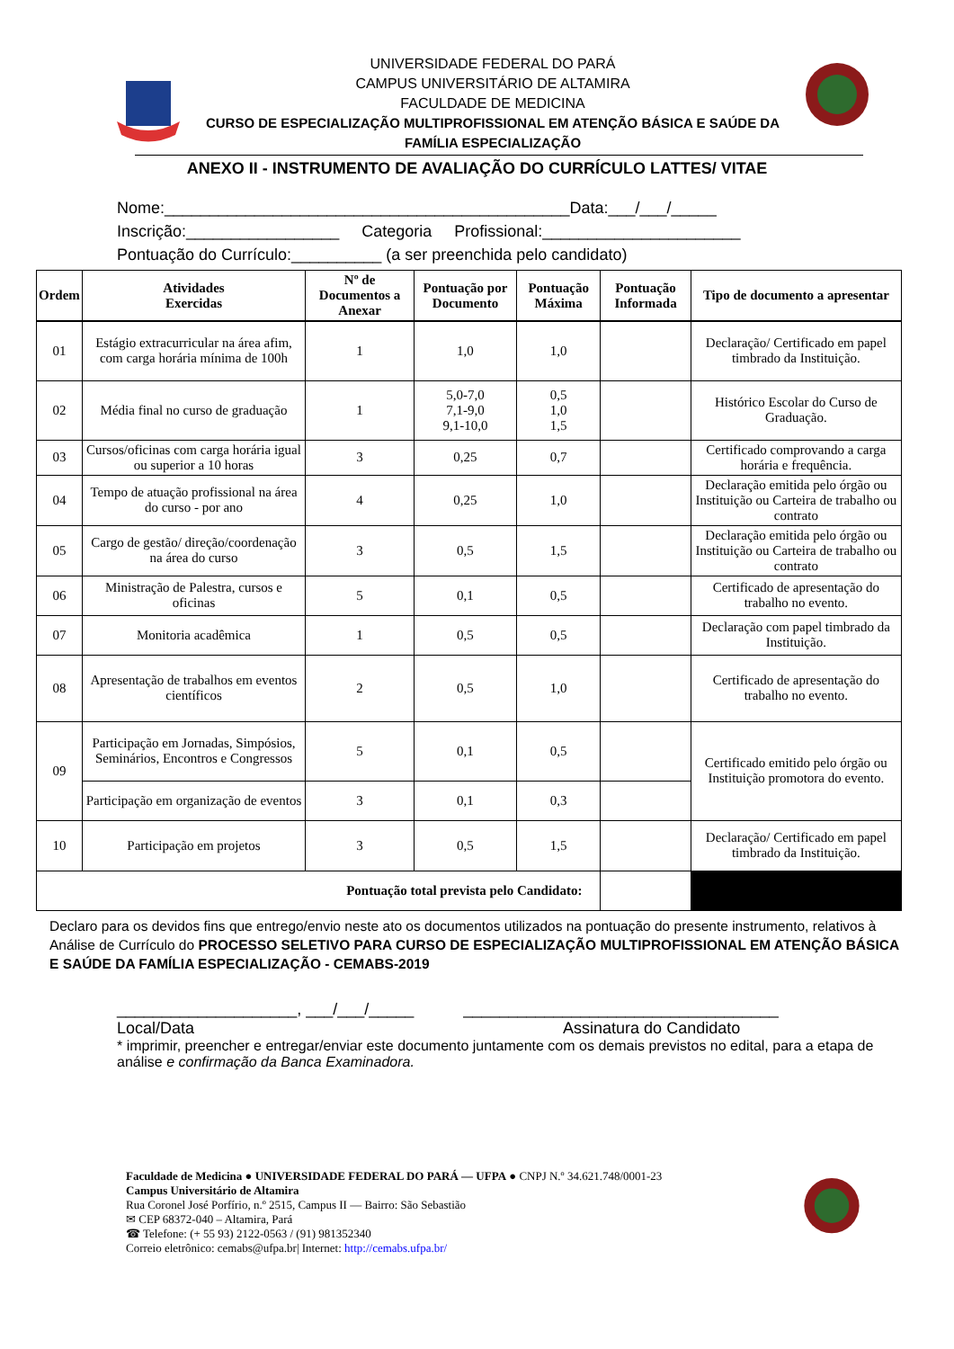UNIVERSIDADE FEDERAL DO PARÁ
CAMPUS UNIVERSITÁRIO DE ALTAMIRA
FACULDADE DE MEDICINA
CURSO DE ESPECIALIZAÇÃO MULTIPROFISSIONAL EM ATENÇÃO BÁSICA E SAÚDE DA FAMÍLIA ESPECIALIZAÇÃO
ANEXO II - INSTRUMENTO DE AVALIAÇÃO DO CURRÍCULO LATTES/ VITAE
Nome:_____________________________________________Data:___/___/_____
Inscrição:_________________ Categoria Profissional:______________________
Pontuação do Currículo:__________ (a ser preenchida pelo candidato)
| Ordem | Atividades Exercidas | Nº de Documentos a Anexar | Pontuação por Documento | Pontuação Máxima | Pontuação Informada | Tipo de documento a apresentar |
| --- | --- | --- | --- | --- | --- | --- |
| 01 | Estágio extracurricular na área afim, com carga horária mínima de 100h | 1 | 1,0 | 1,0 | | Declaração/ Certificado em papel timbrado da Instituição. |
| 02 | Média final no curso de graduação | 1 | 5,0-7,0 7,1-9,0 9,1-10,0 | 0,5 1,0 1,5 | | Histórico Escolar do Curso de Graduação. |
| 03 | Cursos/oficinas com carga horária igual ou superior a 10 horas | 3 | 0,25 | 0,7 | | Certificado comprovando a carga horária e frequência. |
| 04 | Tempo de atuação profissional na área do curso - por ano | 4 | 0,25 | 1,0 | | Declaração emitida pelo órgão ou Instituição ou Carteira de trabalho ou contrato |
| 05 | Cargo de gestão/ direção/coordenação na área do curso | 3 | 0,5 | 1,5 | | Declaração emitida pelo órgão ou Instituição ou Carteira de trabalho ou contrato |
| 06 | Ministração de Palestra, cursos e oficinas | 5 | 0,1 | 0,5 | | Certificado de apresentação do trabalho no evento. |
| 07 | Monitoria acadêmica | 1 | 0,5 | 0,5 | | Declaração com papel timbrado da Instituição. |
| 08 | Apresentação de trabalhos em eventos científicos | 2 | 0,5 | 1,0 | | Certificado de apresentação do trabalho no evento. |
| 09 | Participação em Jornadas, Simpósios, Seminários, Encontros e Congressos | 5 | 0,1 | 0,5 | | Certificado emitido pelo órgão ou Instituição promotora do evento. |
| | Participação em organização de eventos | 3 | 0,1 | 0,3 | | |
| 10 | Participação em projetos | 3 | 0,5 | 1,5 | | Declaração/ Certificado em papel timbrado da Instituição. |
| Pontuação total prevista pelo Candidato: | | | | | | |
Declaro para os devidos fins que entrego/envio neste ato os documentos utilizados na pontuação do presente instrumento, relativos à Análise de Currículo do PROCESSO SELETIVO PARA CURSO DE ESPECIALIZAÇÃO MULTIPROFISSIONAL EM ATENÇÃO BÁSICA E SAÚDE DA FAMÍLIA ESPECIALIZAÇÃO - CEMABS-2019
____________________, ___/___/_____ ___________________________________
Local/Data Assinatura do Candidato
* imprimir, preencher e entregar/enviar este documento juntamente com os demais previstos no edital, para a etapa de análise e confirmação da Banca Examinadora.
Faculdade de Medicina ● UNIVERSIDADE FEDERAL DO PARÁ — UFPA ● CNPJ N.º 34.621.748/0001-23
Campus Universitário de Altamira
Rua Coronel José Porfírio, n.º 2515, Campus II — Bairro: São Sebastião
✉ CEP 68372-040 – Altamira, Pará
☎ Telefone: (+ 55 93) 2122-0563 / (91) 981352340
Correio eletrônico: cemabs@ufpa.br| Internet: http://cemabs.ufpa.br/